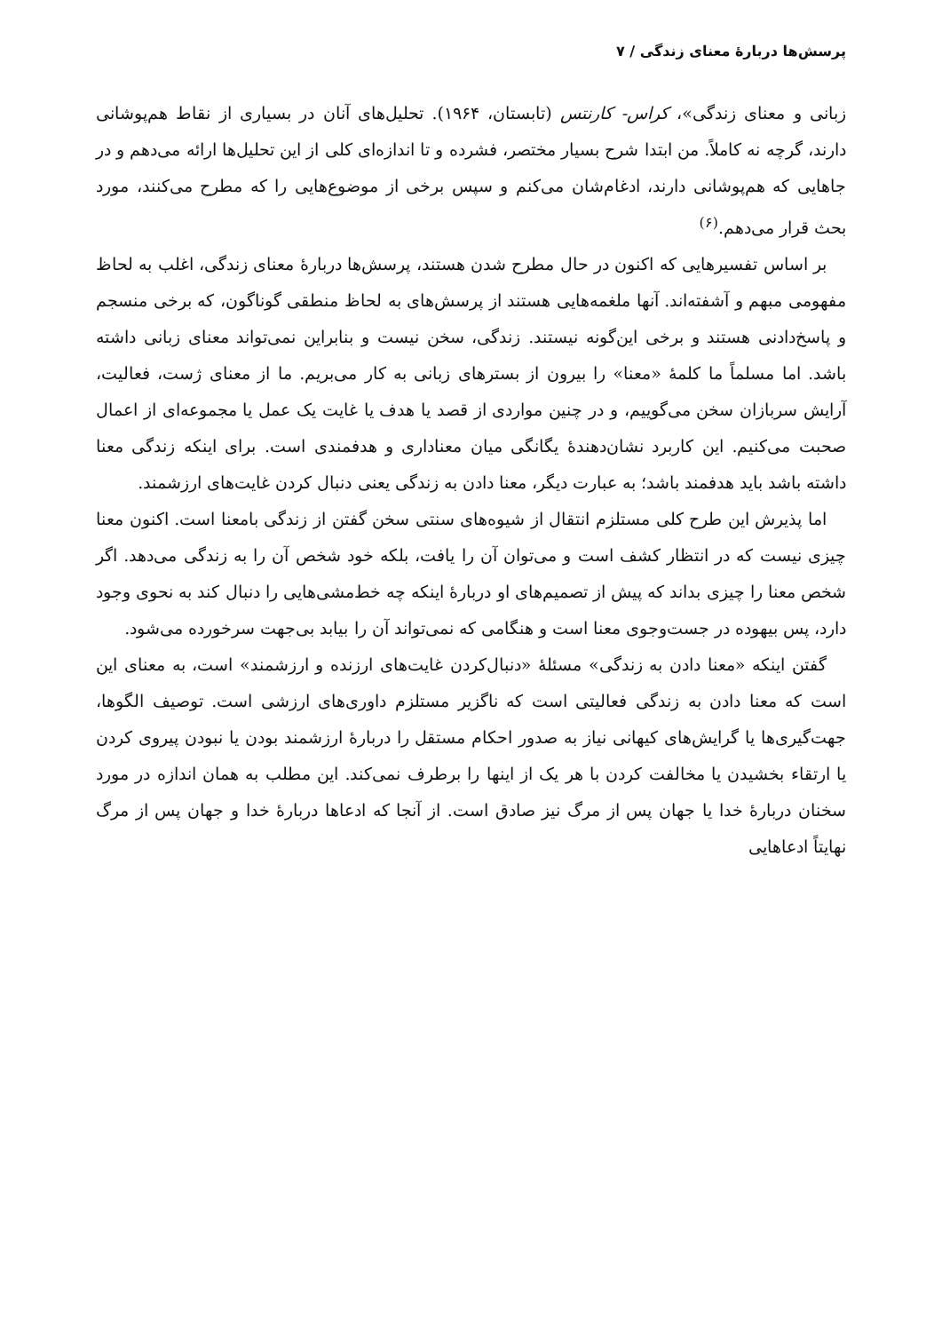پرسش‌ها دربارهٔ معنای زندگی / ۷
زبانی و معنای زندگی»، کراس- کارنتس (تابستان، ۱۹۶۴). تحلیل‌های آنان در بسیاری از نقاط هم‌پوشانی دارند، گرچه نه کاملاً. من ابتدا شرح بسیار مختصر، فشرده و تا اندازه‌ای کلی از این تحلیل‌ها ارائه می‌دهم و در جاهایی که هم‌پوشانی دارند، ادغام‌شان می‌کنم و سپس برخی از موضوع‌هایی را که مطرح می‌کنند، مورد بحث قرار می‌دهم.<sup>(۶)</sup>
بر اساس تفسیرهایی که اکنون در حال مطرح شدن هستند، پرسش‌ها دربارهٔ معنای زندگی، اغلب به لحاظ مفهومی مبهم و آشفته‌اند. آنها ملغمه‌هایی هستند از پرسش‌های به لحاظ منطقی گوناگون، که برخی منسجم و پاسخ‌دادنی هستند و برخی این‌گونه نیستند. زندگی، سخن نیست و بنابراین نمی‌تواند معنای زبانی داشته باشد. اما مسلماً ما کلمهٔ «معنا» را بیرون از بسترهای زبانی به کار می‌بریم. ما از معنای ژست، فعالیت، آرایش سربازان سخن می‌گوییم، و در چنین مواردی از قصد یا هدف یا غایت یک عمل یا مجموعه‌ای از اعمال صحبت می‌کنیم. این کاربرد نشان‌دهندهٔ یگانگی میان معناداری و هدفمندی است. برای اینکه زندگی معنا داشته باشد باید هدفمند باشد؛ به عبارت دیگر، معنا دادن به زندگی یعنی دنبال کردن غایت‌های ارزشمند.
اما پذیرش این طرح کلی مستلزم انتقال از شیوه‌های سنتی سخن گفتن از زندگی بامعنا است. اکنون معنا چیزی نیست که در انتظار کشف است و می‌توان آن را یافت، بلکه خود شخص آن را به زندگی می‌دهد. اگر شخص معنا را چیزی بداند که پیش از تصمیم‌های او دربارهٔ اینکه چه خط‌مشی‌هایی را دنبال کند به نحوی وجود دارد، پس بیهوده در جست‌وجوی معنا است و هنگامی که نمی‌تواند آن را بیابد بی‌جهت سرخورده می‌شود.
گفتن اینکه «معنا دادن به زندگی» مسئلهٔ «دنبال‌کردن غایت‌های ارزنده و ارزشمند» است، به معنای این است که معنا دادن به زندگی فعالیتی است که ناگزیر مستلزم داوری‌های ارزشی است. توصیف الگوها، جهت‌گیری‌ها یا گرایش‌های کیهانی نیاز به صدور احکام مستقل را دربارهٔ ارزشمند بودن یا نبودن پیروی کردن یا ارتقاء بخشیدن یا مخالفت کردن با هر یک از اینها را برطرف نمی‌کند. این مطلب به همان اندازه در مورد سخنان دربارهٔ خدا یا جهان پس از مرگ نیز صادق است. از آنجا که ادعاها دربارهٔ خدا و جهان پس از مرگ نهایتاً ادعاهایی